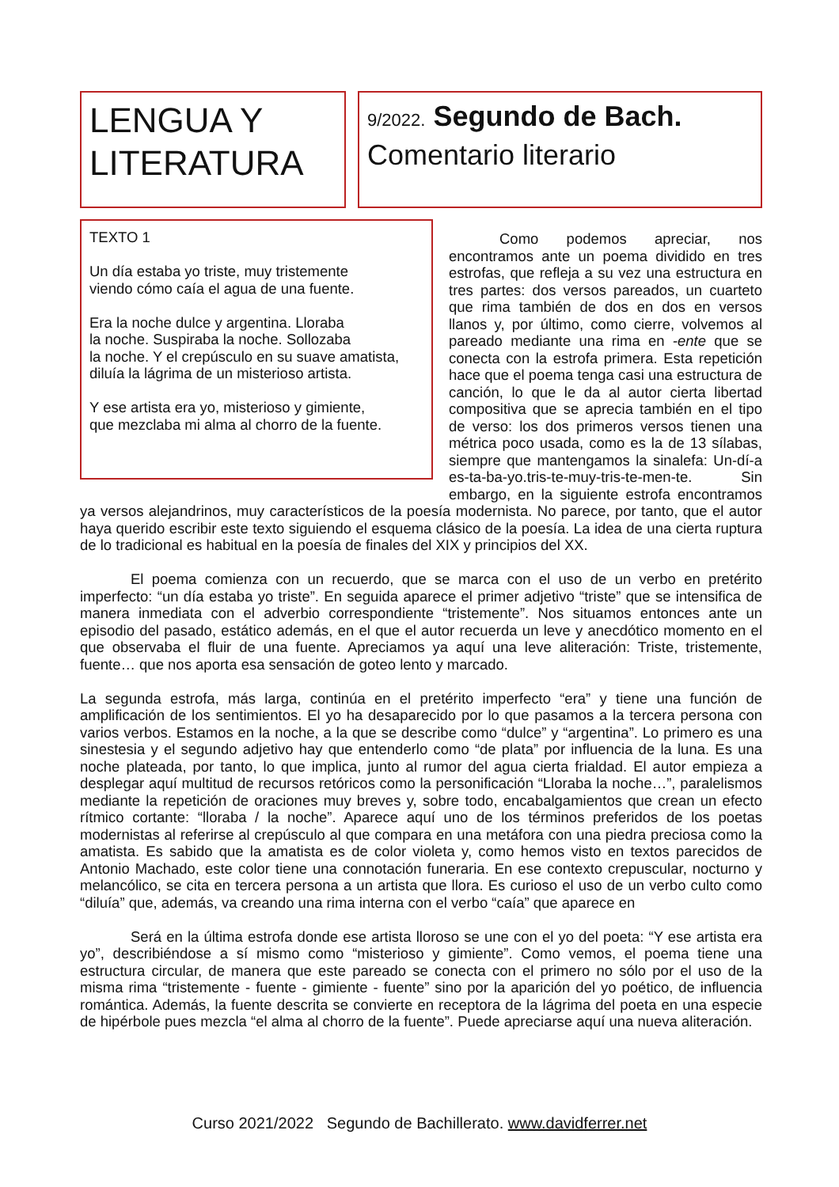LENGUA Y
LITERATURA
9/2022. Segundo de Bach.
Comentario literario
TEXTO 1
Un día estaba yo triste, muy tristemente
viendo cómo caía el agua de una fuente.
Era la noche dulce y argentina. Lloraba
la noche. Suspiraba la noche. Sollozaba
la noche. Y el crepúsculo en su suave amatista,
diluía la lágrima de un misterioso artista.
Y ese artista era yo, misterioso y gimiente,
que mezclaba mi alma al chorro de la fuente.
Como podemos apreciar, nos encontramos ante un poema dividido en tres estrofas, que refleja a su vez una estructura en tres partes: dos versos pareados, un cuarteto que rima también de dos en dos en versos llanos y, por último, como cierre, volvemos al pareado mediante una rima en -ente que se conecta con la estrofa primera. Esta repetición hace que el poema tenga casi una estructura de canción, lo que le da al autor cierta libertad compositiva que se aprecia también en el tipo de verso: los dos primeros versos tienen una métrica poco usada, como es la de 13 sílabas, siempre que mantengamos la sinalefa: Un-dí-a es-ta-ba-yo.tris-te-muy-tris-te-men-te. Sin embargo, en la siguiente estrofa encontramos ya versos alejandrinos, muy característicos de la poesía modernista. No parece, por tanto, que el autor haya querido escribir este texto siguiendo el esquema clásico de la poesía. La idea de una cierta ruptura de lo tradicional es habitual en la poesía de finales del XIX y principios del XX.
El poema comienza con un recuerdo, que se marca con el uso de un verbo en pretérito imperfecto: “un día estaba yo triste”. En seguida aparece el primer adjetivo “triste” que se intensifica de manera inmediata con el adverbio correspondiente “tristemente”. Nos situamos entonces ante un episodio del pasado, estático además, en el que el autor recuerda un leve y anecdótico momento en el que observaba el fluir de una fuente. Apreciamos ya aquí una leve aliteración: Triste, tristemente, fuente… que nos aporta esa sensación de goteo lento y marcado.
La segunda estrofa, más larga, continúa en el pretérito imperfecto “era” y tiene una función de amplificación de los sentimientos. El yo ha desaparecido por lo que pasamos a la tercera persona con varios verbos. Estamos en la noche, a la que se describe como “dulce” y “argentina”. Lo primero es una sinestesia y el segundo adjetivo hay que entenderlo como “de plata” por influencia de la luna. Es una noche plateada, por tanto, lo que implica, junto al rumor del agua cierta frialdad. El autor empieza a desplegar aquí multitud de recursos retóricos como la personificación “Lloraba la noche…”, paralelismos mediante la repetición de oraciones muy breves y, sobre todo, encabalgamientos que crean un efecto rítmico cortante: “lloraba / la noche”. Aparece aquí uno de los términos preferidos de los poetas modernistas al referirse al crepúsculo al que compara en una metáfora con una piedra preciosa como la amatista. Es sabido que la amatista es de color violeta y, como hemos visto en textos parecidos de Antonio Machado, este color tiene una connotación funeraria. En ese contexto crepuscular, nocturno y melancólico, se cita en tercera persona a un artista que llora. Es curioso el uso de un verbo culto como “diluía” que, además, va creando una rima interna con el verbo “caía” que aparece en
Será en la última estrofa donde ese artista lloroso se une con el yo del poeta: “Y ese artista era yo”, describiéndose a sí mismo como “misterioso y gimiente”. Como vemos, el poema tiene una estructura circular, de manera que este pareado se conecta con el primero no sólo por el uso de la misma rima “tristemente - fuente - gimiente - fuente” sino por la aparición del yo poético, de influencia romántica. Además, la fuente descrita se convierte en receptora de la lágrima del poeta en una especie de hipérbole pues mezcla “el alma al chorro de la fuente”. Puede apreciarse aquí una nueva aliteración.
Curso 2021/2022 Segundo de Bachillerato. www.davidferrer.net